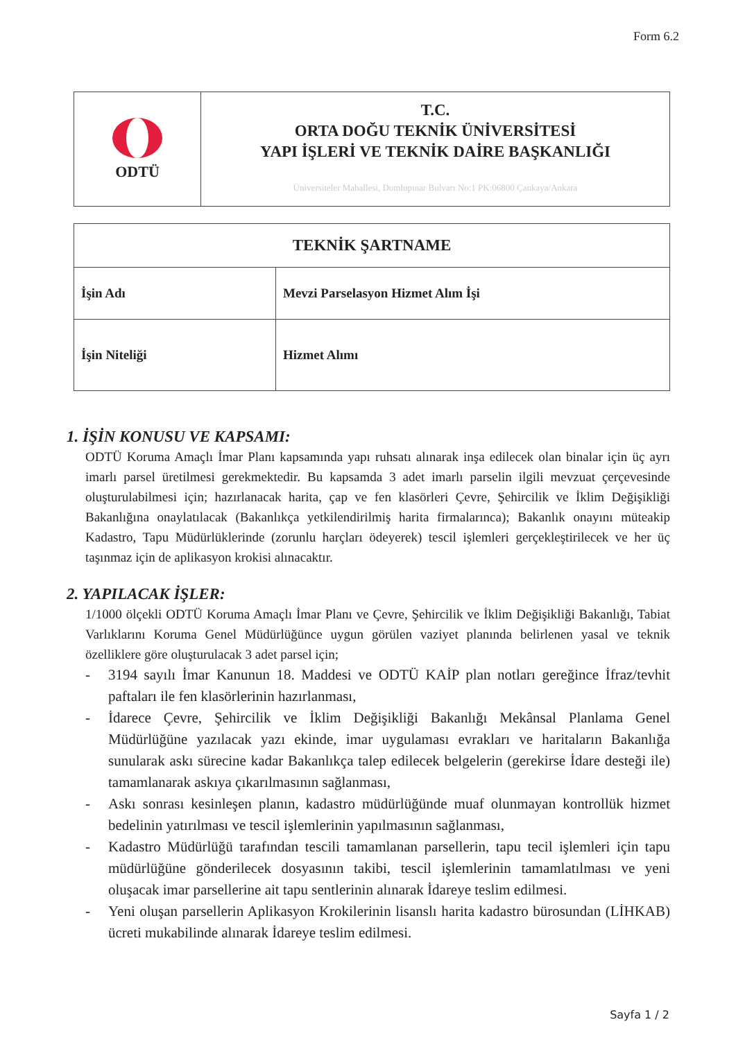Form 6.2
| ODTÜ | T.C. ORTA DOĞU TEKNİK ÜNİVERSİTESİ YAPI İŞLERİ VE TEKNİK DAİRE BAŞKANLIĞI Üniversiteler Mahallesi, Dumlupınar Bulvarı No:1 PK:06800 Çankaya/Ankara |
| TEKNİK ŞARTNAME | |
| İşin Adı | Mevzi Parselasyon Hizmet Alım İşi |
| İşin Niteliği | Hizmet Alımı |
1. İŞİN KONUSU VE KAPSAMI:
ODTÜ Koruma Amaçlı İmar Planı kapsamında yapı ruhsatı alınarak inşa edilecek olan binalar için üç ayrı imarlı parsel üretilmesi gerekmektedir. Bu kapsamda 3 adet imarlı parselin ilgili mevzuat çerçevesinde oluşturulabilmesi için; hazırlanacak harita, çap ve fen klasörleri Çevre, Şehircilik ve İklim Değişikliği Bakanlığına onaylatılacak (Bakanlıkça yetkilendirilmiş harita firmalarınca); Bakanlık onayını müteakip Kadastro, Tapu Müdürlüklerinde (zorunlu harçları ödeyerek) tescil işlemleri gerçekleştirilecek ve her üç taşınmaz için de aplikasyon krokisi alınacaktır.
2. YAPILACAK İŞLER:
1/1000 ölçekli ODTÜ Koruma Amaçlı İmar Planı ve Çevre, Şehircilik ve İklim Değişikliği Bakanlığı, Tabiat Varlıklarını Koruma Genel Müdürlüğünce uygun görülen vaziyet planında belirlenen yasal ve teknik özelliklere göre oluşturulacak 3 adet parsel için;
- 3194 sayılı İmar Kanunun 18. Maddesi ve ODTÜ KAİP plan notları gereğince İfraz/tevhit paftaları ile fen klasörlerinin hazırlanması,
- İdarece Çevre, Şehircilik ve İklim Değişikliği Bakanlığı Mekânsal Planlama Genel Müdürlüğüne yazılacak yazı ekinde, imar uygulaması evrakları ve haritaların Bakanlığa sunularak askı sürecine kadar Bakanlıkça talep edilecek belgelerin (gerekirse İdare desteği ile) tamamlanarak askıya çıkarılmasının sağlanması,
- Askı sonrası kesinleşen planın, kadastro müdürlüğünde muaf olunmayan kontrollük hizmet bedelinin yatırılması ve tescil işlemlerinin yapılmasının sağlanması,
- Kadastro Müdürlüğü tarafından tescili tamamlanan parsellerin, tapu tecil işlemleri için tapu müdürlüğüne gönderilecek dosyasının takibi, tescil işlemlerinin tamamlatılması ve yeni oluşacak imar parsellerine ait tapu sentlerinin alınarak İdareye teslim edilmesi.
- Yeni oluşan parsellerin Aplikasyon Krokilerinin lisanslı harita kadastro bürosundan (LİHKAB) ücreti mukabilinde alınarak İdareye teslim edilmesi.
Sayfa 1 / 2